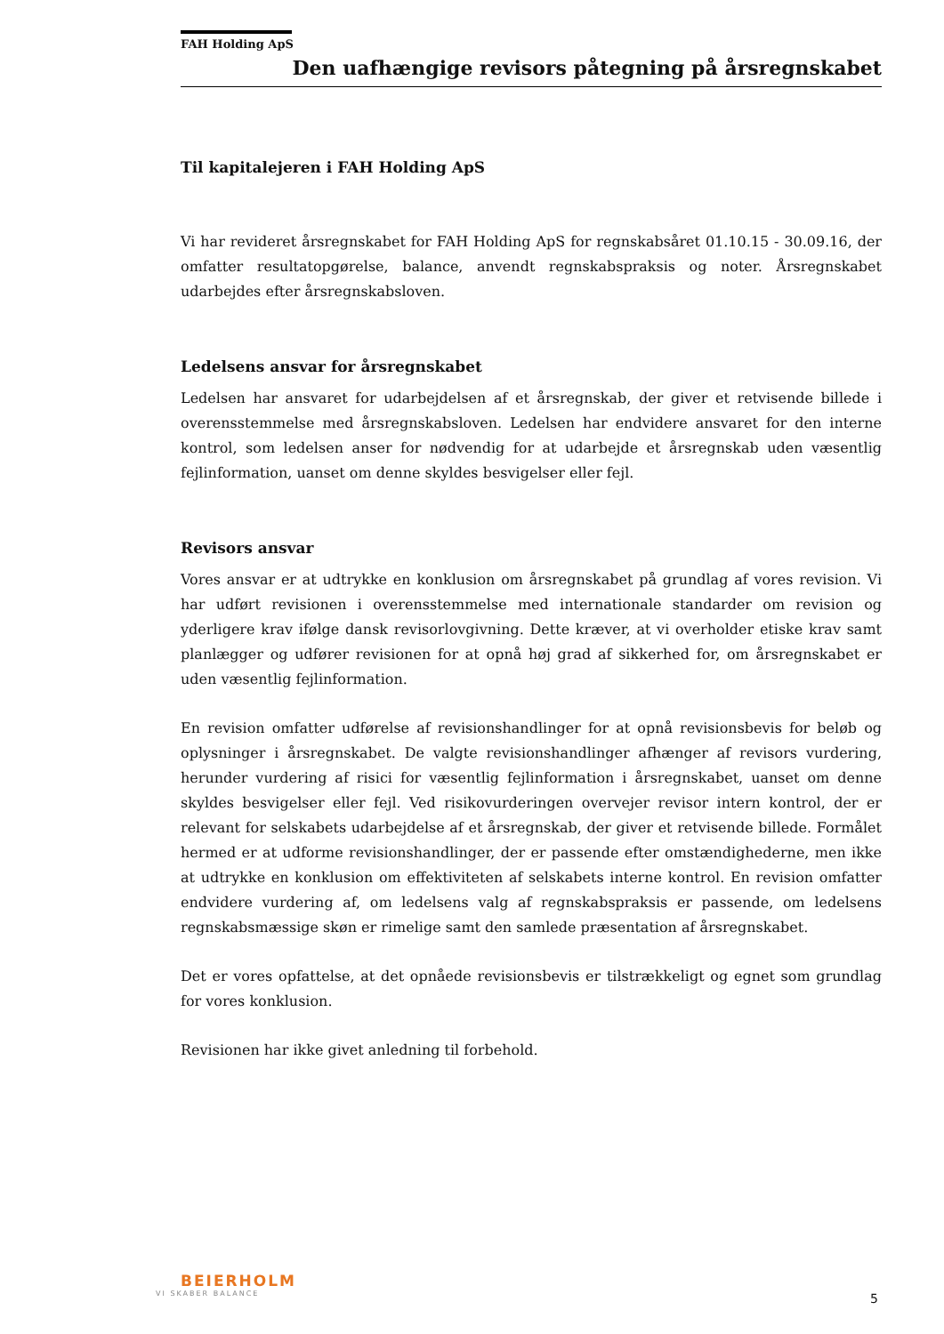FAH Holding ApS
Den uafhængige revisors påtegning på årsregnskabet
Til kapitalejeren i FAH Holding ApS
Vi har revideret årsregnskabet for FAH Holding ApS for regnskabsåret 01.10.15 - 30.09.16, der omfatter resultatopgørelse, balance, anvendt regnskabspraksis og noter. Årsregnskabet udarbejdes efter årsregnskabsloven.
Ledelsens ansvar for årsregnskabet
Ledelsen har ansvaret for udarbejdelsen af et årsregnskab, der giver et retvisende billede i overensstemmelse med årsregnskabsloven. Ledelsen har endvidere ansvaret for den interne kontrol, som ledelsen anser for nødvendig for at udarbejde et årsregnskab uden væsentlig fejlinformation, uanset om denne skyldes besvigelser eller fejl.
Revisors ansvar
Vores ansvar er at udtrykke en konklusion om årsregnskabet på grundlag af vores revision. Vi har udført revisionen i overensstemmelse med internationale standarder om revision og yderligere krav ifølge dansk revisorlovgivning. Dette kræver, at vi overholder etiske krav samt planlægger og udfører revisionen for at opnå høj grad af sikkerhed for, om årsregnskabet er uden væsentlig fejlinformation.
En revision omfatter udførelse af revisionshandlinger for at opnå revisionsbevis for beløb og oplysninger i årsregnskabet. De valgte revisionshandlinger afhænger af revisors vurdering, herunder vurdering af risici for væsentlig fejlinformation i årsregnskabet, uanset om denne skyldes besvigelser eller fejl. Ved risikovurderingen overvejer revisor intern kontrol, der er relevant for selskabets udarbejdelse af et årsregnskab, der giver et retvisende billede. Formålet hermed er at udforme revisionshandlinger, der er passende efter omstændighederne, men ikke at udtrykke en konklusion om effektiviteten af selskabets interne kontrol. En revision omfatter endvidere vurdering af, om ledelsens valg af regnskabspraksis er passende, om ledelsens regnskabsmæssige skøn er rimelige samt den samlede præsentation af årsregnskabet.
Det er vores opfattelse, at det opnåede revisionsbevis er tilstrækkeligt og egnet som grundlag for vores konklusion.
Revisionen har ikke givet anledning til forbehold.
BEIERHOLM
VI SKABER BALANCE
5